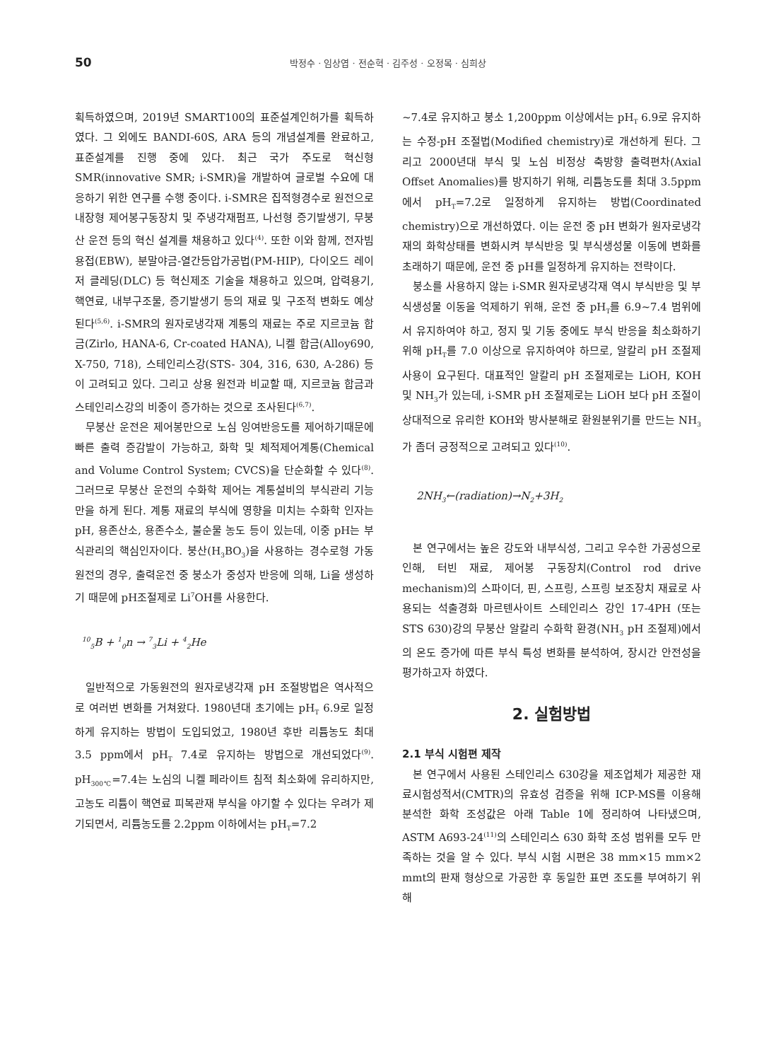50
박정수 · 임상엽 · 전순혁 · 김주성 · 오정목 · 심희상
획득하였으며, 2019년 SMART100의 표준설계인허가를 획득하였다. 그 외에도 BANDI-60S, ARA 등의 개념설계를 완료하고, 표준설계를 진행 중에 있다. 최근 국가 주도로 혁신형 SMR(innovative SMR; i-SMR)을 개발하여 글로벌 수요에 대응하기 위한 연구를 수행 중이다. i-SMR은 집적형경수로 원전으로 내장형 제어봉구동장치 및 주냉각재펌프, 나선형 증기발생기, 무붕산 운전 등의 혁신 설계를 채용하고 있다<sup>(4)</sup>. 또한 이와 함께, 전자빔용접(EBW), 분말야금-열간등압가공법(PM-HIP), 다이오드 레이저 클레딩(DLC) 등 혁신제조 기술을 채용하고 있으며, 압력용기, 핵연료, 내부구조물, 증기발생기 등의 재료 및 구조적 변화도 예상된다<sup>(5,6)</sup>. i-SMR의 원자로냉각재 계통의 재료는 주로 지르코늄 합금(Zirlo, HANA-6, Cr-coated HANA), 니켈 합금(Alloy690, X-750, 718), 스테인리스강(STS- 304, 316, 630, A-286) 등이 고려되고 있다. 그리고 상용 원전과 비교할 때, 지르코늄 합금과 스테인리스강의 비중이 증가하는 것으로 조사된다<sup>(6,7)</sup>.
무붕산 운전은 제어봉만으로 노심 잉여반응도를 제어하기때문에 빠른 출력 증감발이 가능하고, 화학 및 체적제어계통(Chemical and Volume Control System; CVCS)을 단순화할 수 있다<sup>(8)</sup>. 그러므로 무붕산 운전의 수화학 제어는 계통설비의 부식관리 기능만을 하게 된다. 계통 재료의 부식에 영향을 미치는 수화학 인자는 pH, 용존산소, 용존수소, 불순물 농도 등이 있는데, 이중 pH는 부식관리의 핵심인자이다. 붕산(H<sub>3</sub>BO<sub>3</sub>)을 사용하는 경수로형 가동원전의 경우, 출력운전 중 붕소가 중성자 반응에 의해, Li을 생성하기 때문에 pH조절제로 Li<sup>7</sup>OH를 사용한다.
<sup>10</sup> <sub>5</sub>B + <sup>1</sup><sub>0</sub>n → <sup>7</sup><sub>3</sub>Li + <sup>4</sup><sub>2</sub>He
일반적으로 가동원전의 원자로냉각재 pH 조절방법은 역사적으로 여러번 변화를 거쳐왔다. 1980년대 초기에는 pH<sub>T</sub> 6.9로 일정하게 유지하는 방법이 도입되었고, 1980년 후반 리튬농도 최대 3.5 ppm에서 pH<sub>T</sub> 7.4로 유지하는 방법으로 개선되었다<sup>(9)</sup>. pH<sub>300℃</sub>=7.4는 노심의 니켈 페라이트 침적 최소화에 유리하지만, 고농도 리튬이 핵연료 피복관재 부식을 야기할 수 있다는 우려가 제기되면서, 리튬농도를 2.2ppm 이하에서는 pH<sub>T</sub>=7.2
~7.4로 유지하고 붕소 1,200ppm 이상에서는 pH<sub>T</sub> 6.9로 유지하는 수정-pH 조절법(Modified chemistry)로 개선하게 된다. 그리고 2000년대 부식 및 노심 비정상 축방향 출력편차(Axial Offset Anomalies)를 방지하기 위해, 리튬농도를 최대 3.5ppm에서 pH<sub>T</sub>=7.2로 일정하게 유지하는 방법(Coordinated chemistry)으로 개선하였다. 이는 운전 중 pH 변화가 원자로냉각재의 화학상태를 변화시켜 부식반응 및 부식생성물 이동에 변화를 초래하기 때문에, 운전 중 pH를 일정하게 유지하는 전략이다.
붕소를 사용하지 않는 i-SMR 원자로냉각재 역시 부식반응 및 부식생성물 이동을 억제하기 위해, 운전 중 pH<sub>T</sub>를 6.9~7.4 범위에서 유지하여야 하고, 정지 및 기동 중에도 부식 반응을 최소화하기 위해 pH<sub>T</sub>를 7.0 이상으로 유지하여야 하므로, 알칼리 pH 조절제 사용이 요구된다. 대표적인 알칼리 pH 조절제로는 LiOH, KOH 및 NH<sub>3</sub>가 있는데, i-SMR pH 조절제로는 LiOH 보다 pH 조절이 상대적으로 유리한 KOH와 방사분해로 환원분위기를 만드는 NH<sub>3</sub>가 좀더 긍정적으로 고려되고 있다<sup>(10)</sup>.
2NH<sub>3</sub>←(radiation)→N<sub>2</sub>+3H<sub>2</sub>
본 연구에서는 높은 강도와 내부식성, 그리고 우수한 가공성으로 인해, 터빈 재료, 제어봉 구동장치(Control rod drive mechanism)의 스파이더, 핀, 스프링, 스프링 보조장치 재료로 사용되는 석출경화 마르텐사이트 스테인리스 강인 17-4PH (또는 STS 630)강의 무붕산 알칼리 수화학 환경(NH<sub>3</sub> pH 조절제)에서의 온도 증가에 따른 부식 특성 변화를 분석하여, 장시간 안전성을 평가하고자 하였다.
2. 실험방법
2.1 부식 시험편 제작
본 연구에서 사용된 스테인리스 630강을 제조업체가 제공한 재료시험성적서(CMTR)의 유효성 검증을 위해 ICP-MS를 이용해 분석한 화학 조성값은 아래 Table 1에 정리하여 나타냈으며, ASTM A693-24<sup>(11)</sup>의 스테인리스 630 화학 조성 범위를 모두 만족하는 것을 알 수 있다. 부식 시험 시편은 38 mm×15 mm×2 mmt의 판재 형상으로 가공한 후 동일한 표면 조도를 부여하기 위해